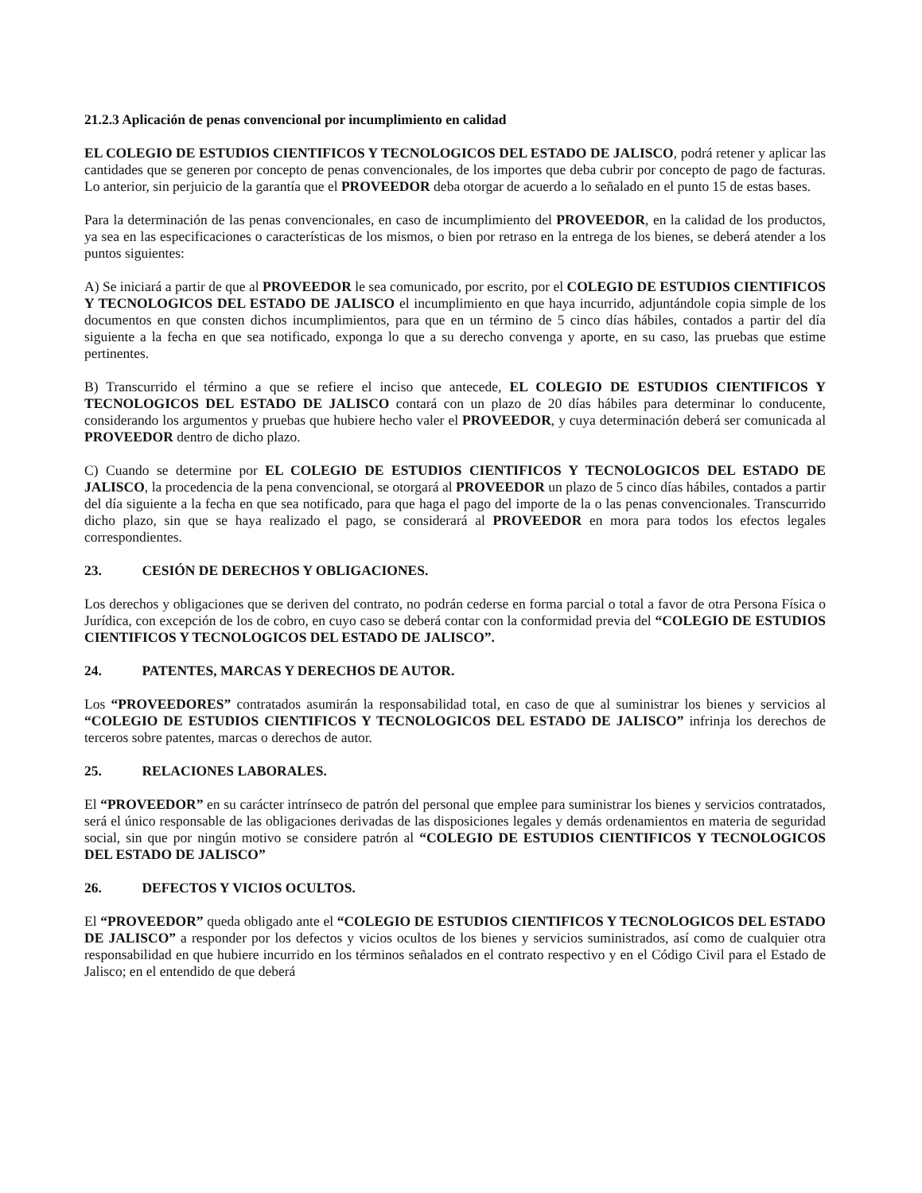21.2.3 Aplicación de penas convencional por incumplimiento en calidad
EL COLEGIO DE ESTUDIOS CIENTIFICOS Y TECNOLOGICOS DEL ESTADO DE JALISCO, podrá retener y aplicar las cantidades que se generen por concepto de penas convencionales, de los importes que deba cubrir por concepto de pago de facturas. Lo anterior, sin perjuicio de la garantía que el PROVEEDOR deba otorgar de acuerdo a lo señalado en el punto 15 de estas bases.
Para la determinación de las penas convencionales, en caso de incumplimiento del PROVEEDOR, en la calidad de los productos, ya sea en las especificaciones o características de los mismos, o bien por retraso en la entrega de los bienes, se deberá atender a los puntos siguientes:
A) Se iniciará a partir de que al PROVEEDOR le sea comunicado, por escrito, por el COLEGIO DE ESTUDIOS CIENTIFICOS Y TECNOLOGICOS DEL ESTADO DE JALISCO el incumplimiento en que haya incurrido, adjuntándole copia simple de los documentos en que consten dichos incumplimientos, para que en un término de 5 cinco días hábiles, contados a partir del día siguiente a la fecha en que sea notificado, exponga lo que a su derecho convenga y aporte, en su caso, las pruebas que estime pertinentes.
B) Transcurrido el término a que se refiere el inciso que antecede, EL COLEGIO DE ESTUDIOS CIENTIFICOS Y TECNOLOGICOS DEL ESTADO DE JALISCO contará con un plazo de 20 días hábiles para determinar lo conducente, considerando los argumentos y pruebas que hubiere hecho valer el PROVEEDOR, y cuya determinación deberá ser comunicada al PROVEEDOR dentro de dicho plazo.
C) Cuando se determine por EL COLEGIO DE ESTUDIOS CIENTIFICOS Y TECNOLOGICOS DEL ESTADO DE JALISCO, la procedencia de la pena convencional, se otorgará al PROVEEDOR un plazo de 5 cinco días hábiles, contados a partir del día siguiente a la fecha en que sea notificado, para que haga el pago del importe de la o las penas convencionales. Transcurrido dicho plazo, sin que se haya realizado el pago, se considerará al PROVEEDOR en mora para todos los efectos legales correspondientes.
23. CESIÓN DE DERECHOS Y OBLIGACIONES.
Los derechos y obligaciones que se deriven del contrato, no podrán cederse en forma parcial o total a favor de otra Persona Física o Jurídica, con excepción de los de cobro, en cuyo caso se deberá contar con la conformidad previa del “COLEGIO DE ESTUDIOS CIENTIFICOS Y TECNOLOGICOS DEL ESTADO DE JALISCO”.
24. PATENTES, MARCAS Y DERECHOS DE AUTOR.
Los “PROVEEDORES” contratados asumirán la responsabilidad total, en caso de que al suministrar los bienes y servicios al “COLEGIO DE ESTUDIOS CIENTIFICOS Y TECNOLOGICOS DEL ESTADO DE JALISCO” infrinja los derechos de terceros sobre patentes, marcas o derechos de autor.
25. RELACIONES LABORALES.
El “PROVEEDOR” en su carácter intrínseco de patrón del personal que emplee para suministrar los bienes y servicios contratados, será el único responsable de las obligaciones derivadas de las disposiciones legales y demás ordenamientos en materia de seguridad social, sin que por ningún motivo se considere patrón al “COLEGIO DE ESTUDIOS CIENTIFICOS Y TECNOLOGICOS DEL ESTADO DE JALISCO”
26. DEFECTOS Y VICIOS OCULTOS.
El “PROVEEDOR” queda obligado ante el “COLEGIO DE ESTUDIOS CIENTIFICOS Y TECNOLOGICOS DEL ESTADO DE JALISCO” a responder por los defectos y vicios ocultos de los bienes y servicios suministrados, así como de cualquier otra responsabilidad en que hubiere incurrido en los términos señalados en el contrato respectivo y en el Código Civil para el Estado de Jalisco; en el entendido de que deberá